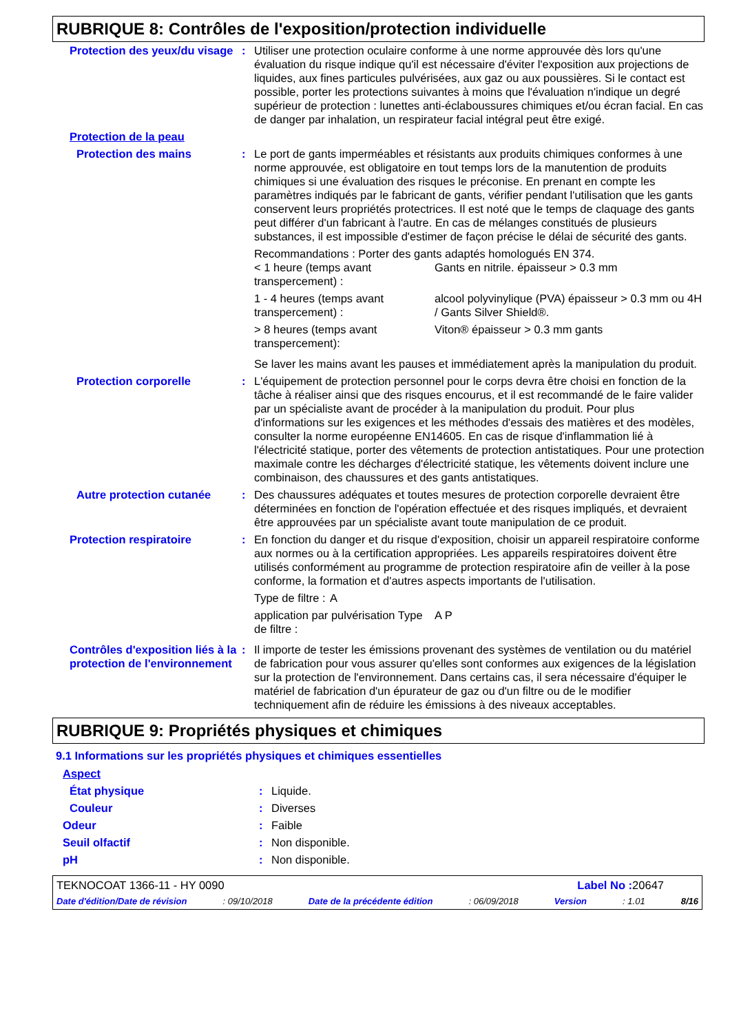RUBRIQUE 8: Contrôles de l'exposition/protection individuelle
| Protection des yeux/du visage | : | Utiliser une protection oculaire conforme à une norme approuvée dès lors qu'une évaluation du risque indique qu'il est nécessaire d'éviter l'exposition aux projections de liquides, aux fines particules pulvérisées, aux gaz ou aux poussières. Si le contact est possible, porter les protections suivantes à moins que l'évaluation n'indique un degré supérieur de protection : lunettes anti-éclaboussures chimiques et/ou écran facial. En cas de danger par inhalation, un respirateur facial intégral peut être exigé. |
| Protection de la peau | | |
| Protection des mains | : | Le port de gants imperméables et résistants aux produits chimiques conformes à une norme approuvée, est obligatoire en tout temps lors de la manutention de produits chimiques si une évaluation des risques le préconise. En prenant en compte les paramètres indiqués par le fabricant de gants, vérifier pendant l'utilisation que les gants conservent leurs propriétés protectrices. Il est noté que le temps de claquage des gants peut différer d'un fabricant à l'autre. En cas de mélanges constitués de plusieurs substances, il est impossible d'estimer de façon précise le délai de sécurité des gants. Recommandations : Porter des gants adaptés homologués EN 374. / < 1 heure (temps avant transpercement) : / Gants en nitrile. épaisseur > 0.3 mm / / 1 - 4 heures (temps avant transpercement) : / alcool polyvinylique (PVA) épaisseur > 0.3 mm ou 4H / Gants Silver Shield®. / / > 8 heures (temps avant transpercement): / Viton® épaisseur > 0.3 mm gants / Se laver les mains avant les pauses et immédiatement après la manipulation du produit. |
| Protection corporelle | : | L'équipement de protection personnel pour le corps devra être choisi en fonction de la tâche à réaliser ainsi que des risques encourus, et il est recommandé de le faire valider par un spécialiste avant de procéder à la manipulation du produit. Pour plus d'informations sur les exigences et les méthodes d'essais des matières et des modèles, consulter la norme européenne EN14605. En cas de risque d'inflammation lié à l'électricité statique, porter des vêtements de protection antistatiques. Pour une protection maximale contre les décharges d'électricité statique, les vêtements doivent inclure une combinaison, des chaussures et des gants antistatiques. |
| Autre protection cutanée | : | Des chaussures adéquates et toutes mesures de protection corporelle devraient être déterminées en fonction de l'opération effectuée et des risques impliqués, et devraient être approuvées par un spécialiste avant toute manipulation de ce produit. |
| Protection respiratoire | : | En fonction du danger et du risque d'exposition, choisir un appareil respiratoire conforme aux normes ou à la certification appropriées. Les appareils respiratoires doivent être utilisés conformément au programme de protection respiratoire afin de veiller à la pose conforme, la formation et d'autres aspects importants de l'utilisation. / Type de filtre : / A / / application par pulvérisation Type de filtre : / A P / |
| Contrôles d'exposition liés à la protection de l'environnement | : | Il importe de tester les émissions provenant des systèmes de ventilation ou du matériel de fabrication pour vous assurer qu'elles sont conformes aux exigences de la législation sur la protection de l'environnement. Dans certains cas, il sera nécessaire d'équiper le matériel de fabrication d'un épurateur de gaz ou d'un filtre ou de le modifier techniquement afin de réduire les émissions à des niveaux acceptables. |
RUBRIQUE 9: Propriétés physiques et chimiques
9.1 Informations sur les propriétés physiques et chimiques essentielles
| Aspect | | |
| État physique | : | Liquide. |
| Couleur | : | Diverses |
| Odeur | : | Faible |
| Seuil olfactif | : | Non disponible. |
| pH | : | Non disponible. |
TEKNOCOAT 1366-11 - HY 0090 Label No : 20647
Date d'édition/Date de révision: 09/10/2018 Date de la précédente édition: 06/09/2018 Version: 1.01 8/16